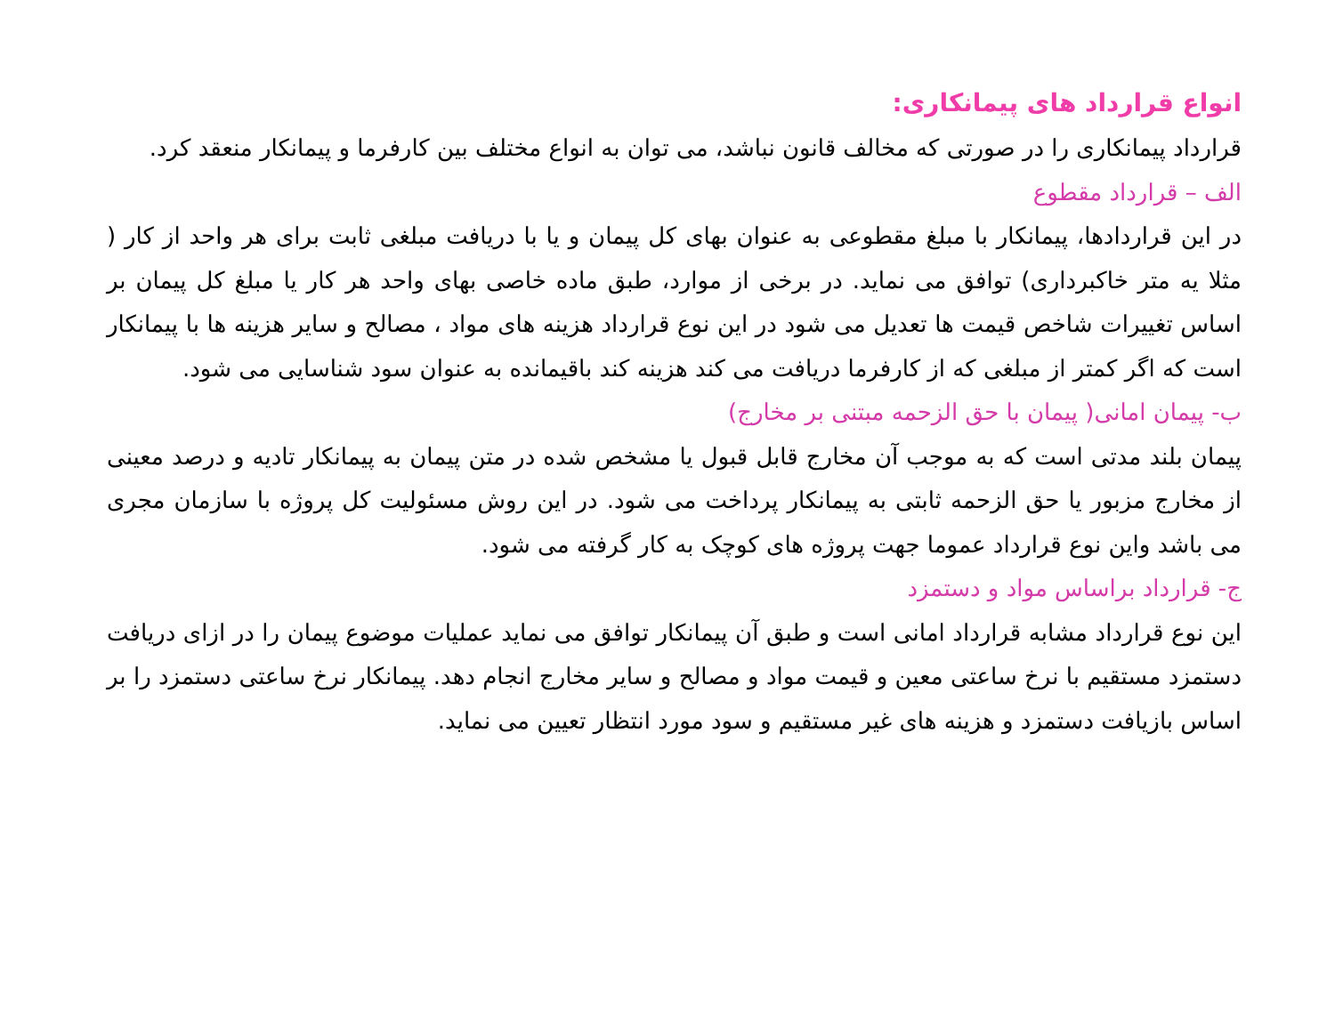انواع قرارداد های پیمانکاری:
قرارداد پیمانکاری را در صورتی که مخالف قانون نباشد، می توان به انواع مختلف بین کارفرما و پیمانکار منعقد کرد.
الف – قرارداد مقطوع
در این قراردادها، پیمانکار با مبلغ مقطوعی به عنوان بهای کل پیمان و یا با دریافت مبلغی ثابت برای هر واحد از کار ( مثلا یه متر خاکبرداری) توافق می نماید. در برخی از موارد، طبق ماده خاصی بهای واحد هر کار یا مبلغ کل پیمان بر اساس تغییرات شاخص قیمت ها تعدیل می شود در این نوع قرارداد هزینه های مواد ، مصالح و سایر هزینه ها با پیمانکار است که اگر کمتر از مبلغی که از کارفرما دریافت می کند هزینه کند باقیمانده به عنوان سود شناسایی می شود.
ب- پیمان امانی( پیمان با حق الزحمه مبتنی بر مخارج)
پیمان بلند مدتی است که به موجب آن مخارج قابل قبول یا مشخص شده در متن پیمان به پیمانکار تادیه و درصد معینی از مخارج مزبور یا حق الزحمه ثابتی به پیمانکار پرداخت می شود. در این روش مسئولیت کل پروژه با سازمان مجری می باشد واین نوع قرارداد عموما جهت پروژه های کوچک به کار گرفته می شود.
ج- قرارداد براساس مواد و دستمزد
این نوع قرارداد مشابه قرارداد امانی است و طبق آن پیمانکار توافق می نماید عملیات موضوع پیمان را در ازای دریافت دستمزد مستقیم با نرخ ساعتی معین و قیمت مواد و مصالح و سایر مخارج انجام دهد. پیمانکار نرخ ساعتی دستمزد را بر اساس بازیافت دستمزد و هزینه های غیر مستقیم و سود مورد انتظار تعیین می نماید.